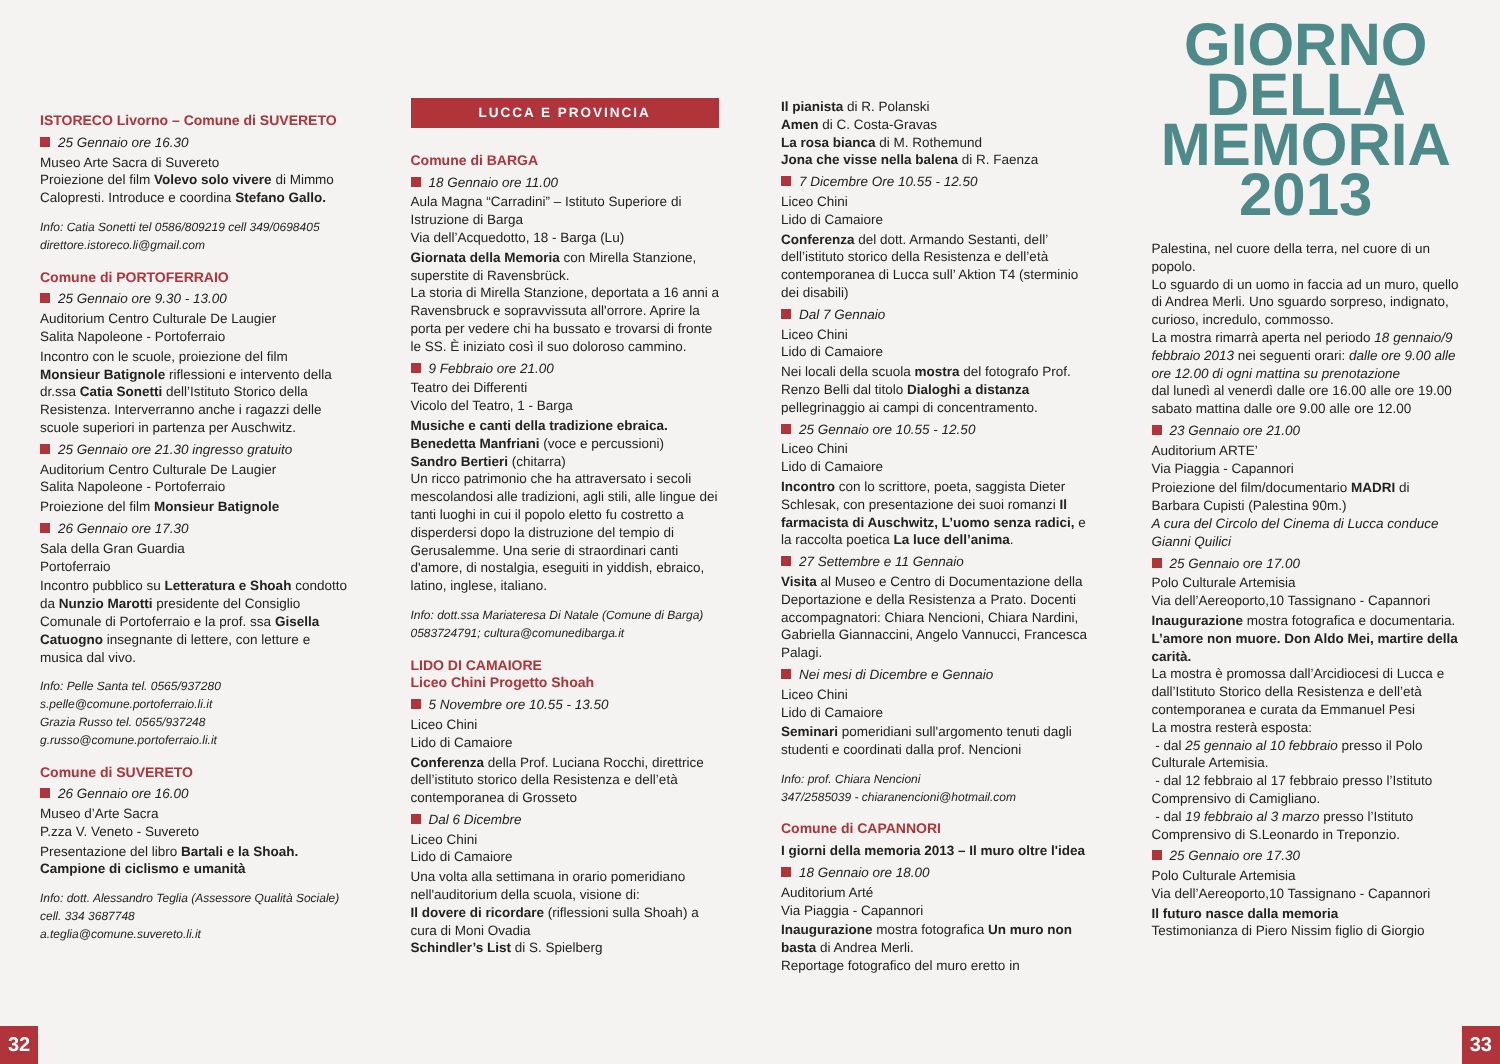ISTORECO Livorno – Comune di SUVERETO
25 Gennaio ore 16.30
Museo Arte Sacra di Suvereto
Proiezione del film Volevo solo vivere di Mimmo Calopresti. Introduce e coordina Stefano Gallo.
Info: Catia Sonetti tel 0586/809219 cell 349/0698405
direttore.istoreco.li@gmail.com
Comune di PORTOFERRAIO
25 Gennaio ore 9.30 - 13.00
Auditorium Centro Culturale De Laugier
Salita Napoleone - Portoferraio
Incontro con le scuole, proiezione del film Monsieur Batignole riflessioni e intervento della dr.ssa Catia Sonetti dell’Istituto Storico della Resistenza. Interverranno anche i ragazzi delle scuole superiori in partenza per Auschwitz.
25 Gennaio ore 21.30 ingresso gratuito
Auditorium Centro Culturale De Laugier
Salita Napoleone - Portoferraio
Proiezione del film Monsieur Batignole
26 Gennaio ore 17.30
Sala della Gran Guardia
Portoferraio
Incontro pubblico su Letteratura e Shoah condotto da Nunzio Marotti presidente del Consiglio Comunale di Portoferraio e la prof. ssa Gisella Catuogno insegnante di lettere, con letture e musica dal vivo.
Info: Pelle Santa tel. 0565/937280
s.pelle@comune.portoferraio.li.it
Grazia Russo tel. 0565/937248
g.russo@comune.portoferraio.li.it
Comune di SUVERETO
26 Gennaio ore 16.00
Museo d’Arte Sacra
P.zza V. Veneto - Suvereto
Presentazione del libro Bartali e la Shoah. Campione di ciclismo e umanità
Info: dott. Alessandro Teglia (Assessore Qualità Sociale) cell. 334 3687748
a.teglia@comune.suvereto.li.it
LUCCA E PROVINCIA
Comune di BARGA
18 Gennaio ore 11.00
Aula Magna “Carradini” – Istituto Superiore di Istruzione di Barga
Via dell’Acquedotto, 18 - Barga (Lu)
Giornata della Memoria con Mirella Stanzione, superstite di Ravensbrück.
La storia di Mirella Stanzione, deportata a 16 anni a Ravensbruck e sopravvissuta all'orrore. Aprire la porta per vedere chi ha bussato e trovarsi di fronte le SS. È iniziato così il suo doloroso cammino.
9 Febbraio ore 21.00
Teatro dei Differenti
Vicolo del Teatro, 1 - Barga
Musiche e canti della tradizione ebraica.
Benedetta Manfriani (voce e percussioni)
Sandro Bertieri (chitarra)
Un ricco patrimonio che ha attraversato i secoli mescolandosi alle tradizioni, agli stili, alle lingue dei tanti luoghi in cui il popolo eletto fu costretto a disperdersi dopo la distruzione del tempio di Gerusalemme. Una serie di straordinari canti d'amore, di nostalgia, eseguiti in yiddish, ebraico, latino, inglese, italiano.
Info: dott.ssa Mariateresa Di Natale (Comune di Barga) 0583724791; cultura@comunedibarga.it
LIDO DI CAMAIORE
Liceo Chini Progetto Shoah
5 Novembre ore 10.55 - 13.50
Liceo Chini
Lido di Camaiore
Conferenza della Prof. Luciana Rocchi, direttrice dell’istituto storico della Resistenza e dell’età contemporanea di Grosseto
Dal 6 Dicembre
Liceo Chini
Lido di Camaiore
Una volta alla settimana in orario pomeridiano nell'auditorium della scuola, visione di:
Il dovere di ricordare (riflessioni sulla Shoah) a cura di Moni Ovadia
Schindler’s List di S. Spielberg
Il pianista di R. Polanski
Amen di C. Costa-Gravas
La rosa bianca di M. Rothemund
Jona che visse nella balena di R. Faenza
7 Dicembre Ore 10.55 - 12.50
Liceo Chini
Lido di Camaiore
Conferenza del dott. Armando Sestanti, dell’ dell’istituto storico della Resistenza e dell’età contemporanea di Lucca sull’ Aktion T4 (sterminio dei disabili)
Dal 7 Gennaio
Liceo Chini
Lido di Camaiore
Nei locali della scuola mostra del fotografo Prof. Renzo Belli dal titolo Dialoghi a distanza pellegrinaggio ai campi di concentramento.
25 Gennaio ore 10.55 - 12.50
Liceo Chini
Lido di Camaiore
Incontro con lo scrittore, poeta, saggista Dieter Schlesak, con presentazione dei suoi romanzi Il farmacista di Auschwitz, L’uomo senza radici, e la raccolta poetica La luce dell’anima.
27 Settembre e 11 Gennaio
Visita al Museo e Centro di Documentazione della Deportazione e della Resistenza a Prato. Docenti accompagnatori: Chiara Nencioni, Chiara Nardini, Gabriella Giannaccini, Angelo Vannucci, Francesca Palagi.
Nei mesi di Dicembre e Gennaio
Liceo Chini
Lido di Camaiore
Seminari pomeridiani sull'argomento tenuti dagli studenti e coordinati dalla prof. Nencioni
Info: prof. Chiara Nencioni
347/2585039 - chiaranencioni@hotmail.com
Comune di CAPANNORI
I giorni della memoria 2013 – Il muro oltre l'idea
18 Gennaio ore 18.00
Auditorium Arté
Via Piaggia - Capannori
Inaugurazione mostra fotografica Un muro non basta di Andrea Merli.
Reportage fotografico del muro eretto in
GIORNO
DELLA
MEMORIA
2013
Palestina, nel cuore della terra, nel cuore di un popolo.
Lo sguardo di un uomo in faccia ad un muro, quello di Andrea Merli. Uno sguardo sorpreso, indignato, curioso, incredulo, commosso.
La mostra rimarrà aperta nel periodo 18 gennaio/9 febbraio 2013 nei seguenti orari: dalle ore 9.00 alle ore 12.00 di ogni mattina su prenotazione
dal lunedì al venerdì dalle ore 16.00 alle ore 19.00
sabato mattina dalle ore 9.00 alle ore 12.00
23 Gennaio ore 21.00
Auditorium ARTE’
Via Piaggia - Capannori
Proiezione del film/documentario MADRI di Barbara Cupisti (Palestina 90m.)
A cura del Circolo del Cinema di Lucca conduce Gianni Quilici
25 Gennaio ore 17.00
Polo Culturale Artemisia
Via dell’Aereoporto,10 Tassignano - Capannori
Inaugurazione mostra fotografica e documentaria. L’amore non muore. Don Aldo Mei, martire della carità.
La mostra è promossa dall’Arcidiocesi di Lucca e dall’Istituto Storico della Resistenza e dell’età contemporanea e curata da Emmanuel Pesi
La mostra resterà esposta:
- dal 25 gennaio al 10 febbraio presso il Polo Culturale Artemisia.
- dal 12 febbraio al 17 febbraio presso l’Istituto Comprensivo di Camigliano.
- dal 19 febbraio al 3 marzo presso l’Istituto Comprensivo di S.Leonardo in Treponzio.
25 Gennaio ore 17.30
Polo Culturale Artemisia
Via dell’Aereoporto,10 Tassignano - Capannori
Il futuro nasce dalla memoria
Testimonianza di Piero Nissim figlio di Giorgio
32 33